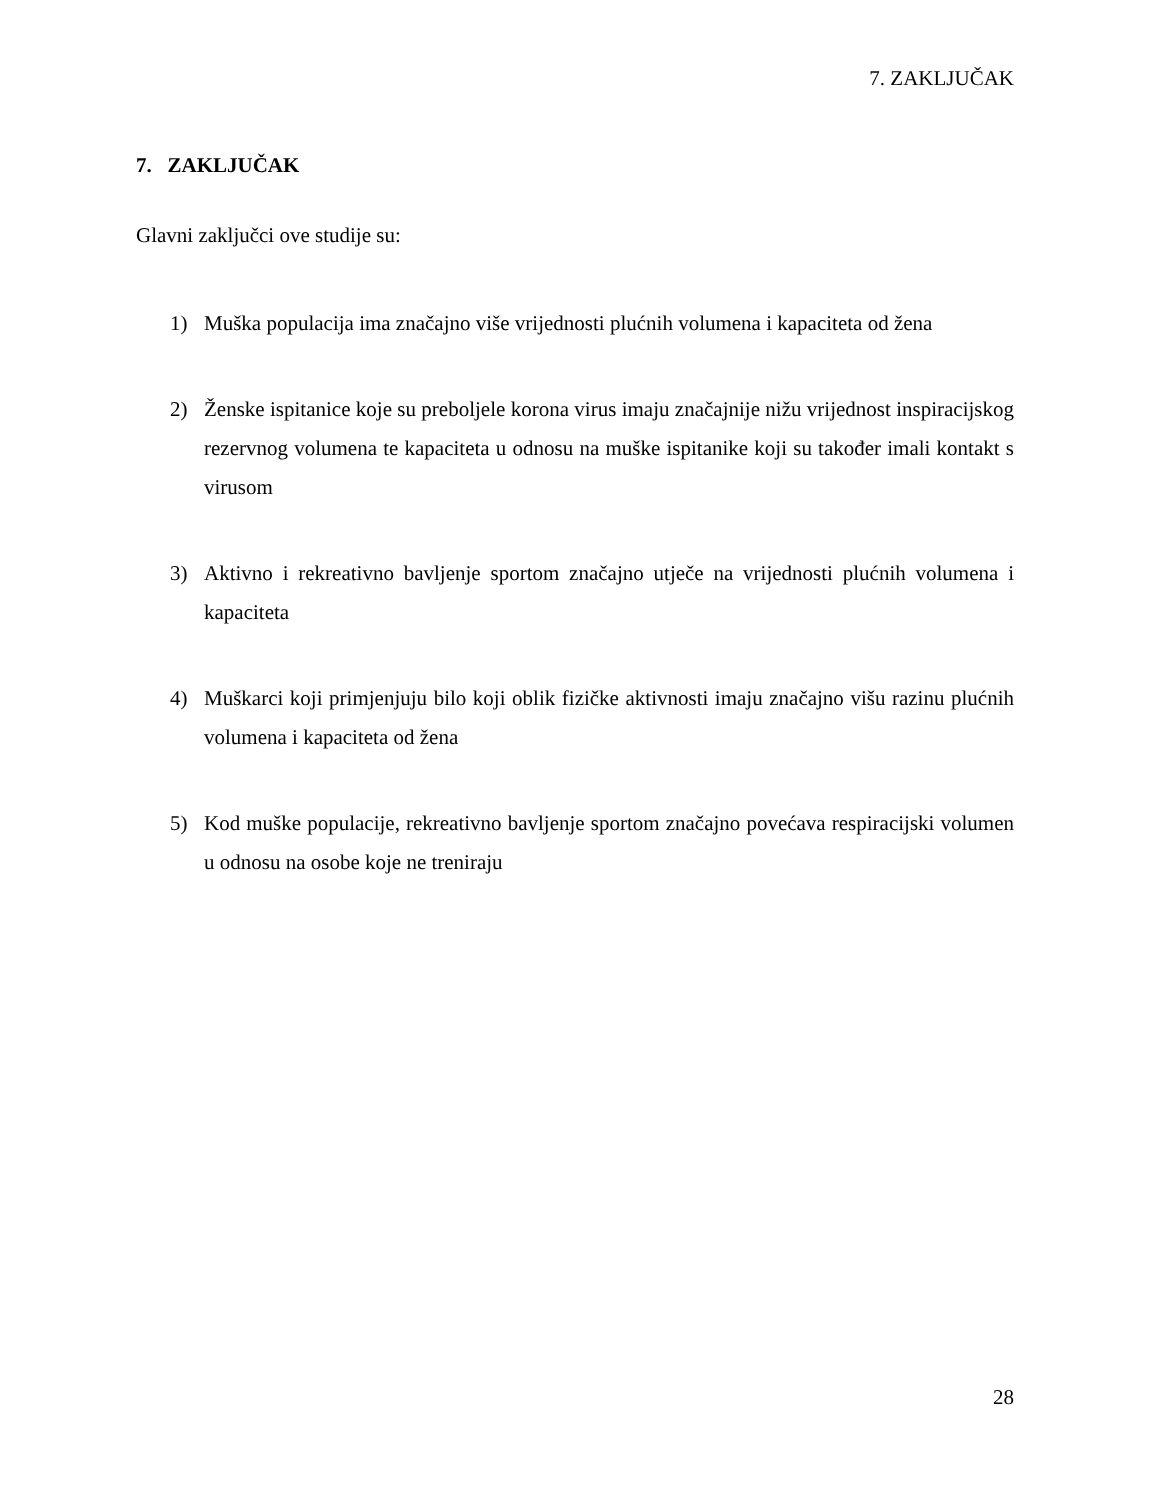7. ZAKLJUČAK
7. ZAKLJUČAK
Glavni zaključci ove studije su:
1) Muška populacija ima značajno više vrijednosti plućnih volumena i kapaciteta od žena
2) Ženske ispitanice koje su preboljele korona virus imaju značajnije nižu vrijednost inspiracijskog rezervnog volumena te kapaciteta u odnosu na muške ispitanike koji su također imali kontakt s virusom
3) Aktivno i rekreativno bavljenje sportom značajno utječe na vrijednosti plućnih volumena i kapaciteta
4) Muškarci koji primjenjuju bilo koji oblik fizičke aktivnosti imaju značajno višu razinu plućnih volumena i kapaciteta od žena
5) Kod muške populacije, rekreativno bavljenje sportom značajno povećava respiracijski volumen u odnosu na osobe koje ne treniraju
28